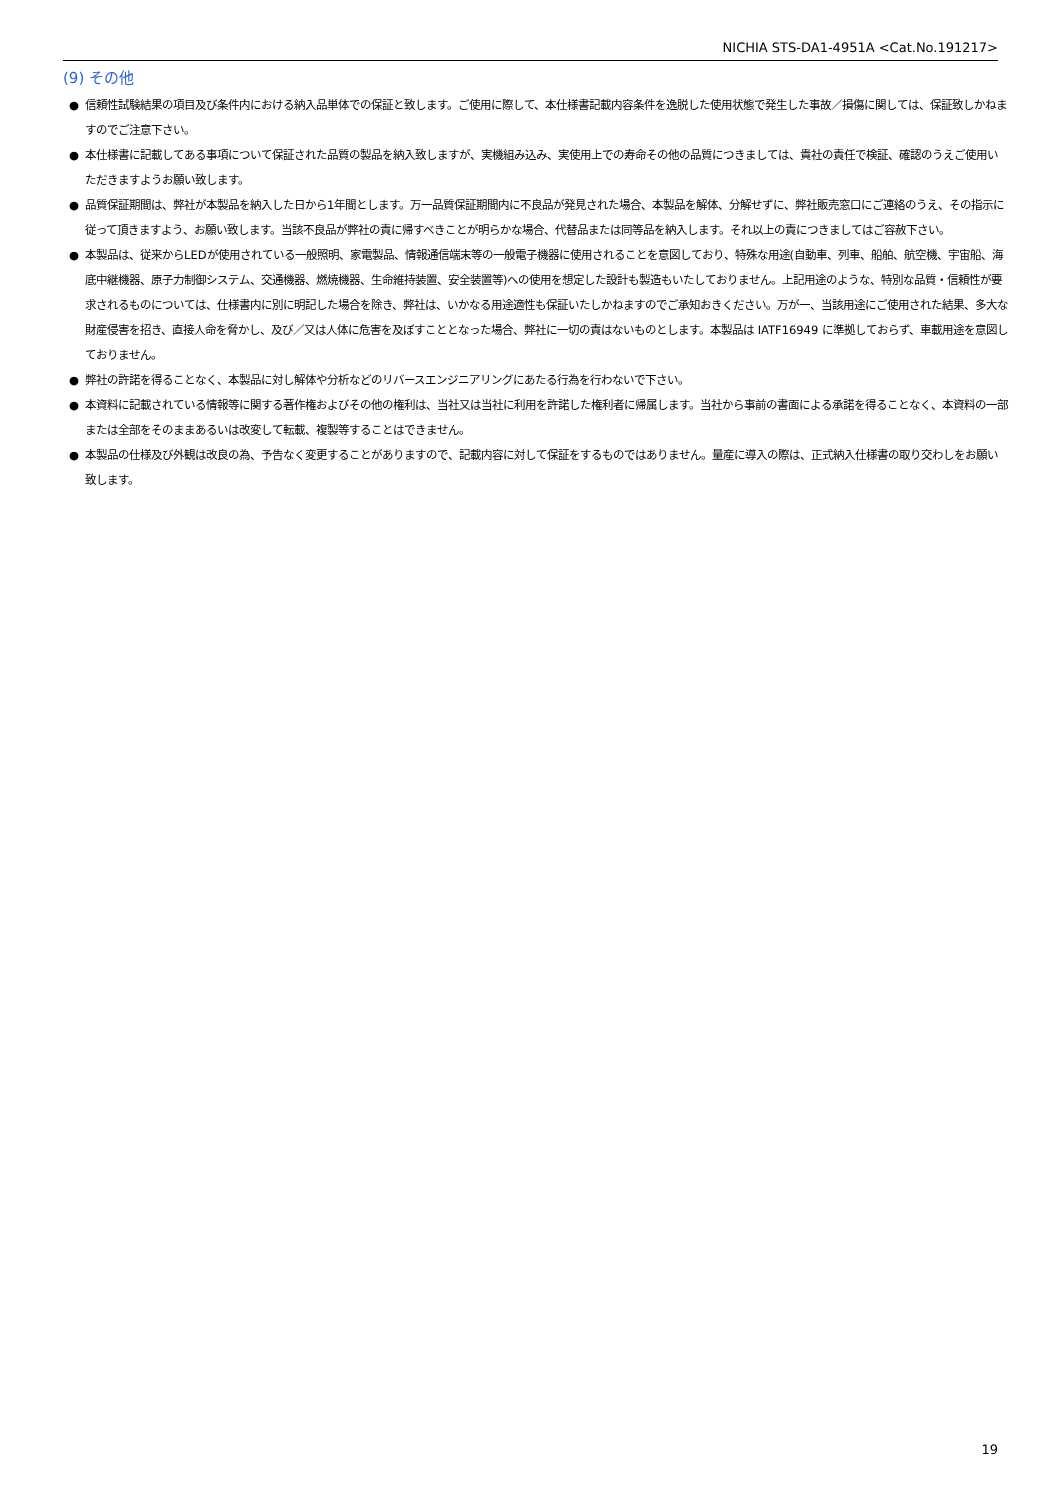NICHIA STS-DA1-4951A <Cat.No.191217>
(9) その他
● 信頼性試験結果の項目及び条件内における納入品単体での保証と致します。ご使用に際して、本仕様書記載内容条件を逸脱した使用状態で発生した事故／損傷に関しては、保証致しかねますのでご注意下さい。
● 本仕様書に記載してある事項について保証された品質の製品を納入致しますが、実機組み込み、実使用上での寿命その他の品質につきましては、貴社の責任で検証、確認のうえご使用いただきますようお願い致します。
● 品質保証期間は、弊社が本製品を納入した日から1年間とします。万一品質保証期間内に不良品が発見された場合、本製品を解体、分解せずに、弊社販売窓口にご連絡のうえ、その指示に従って頂きますよう、お願い致します。当該不良品が弊社の責に帰すべきことが明らかな場合、代替品または同等品を納入します。それ以上の責につきましてはご容赦下さい。
● 本製品は、従来からLEDが使用されている一般照明、家電製品、情報通信端末等の一般電子機器に使用されることを意図しており、特殊な用途(自動車、列車、船舶、航空機、宇宙船、海底中継機器、原子力制御システム、交通機器、燃焼機器、生命維持装置、安全装置等)への使用を想定した設計も製造もいたしておりません。上記用途のような、特別な品質・信頼性が要求されるものについては、仕様書内に別に明記した場合を除き、弊社は、いかなる用途適性も保証いたしかねますのでご承知おきください。万が一、当該用途にご使用された結果、多大な財産侵害を招き、直接人命を脅かし、及び／又は人体に危害を及ぼすこととなった場合、弊社に一切の責はないものとします。本製品は IATF16949 に準拠しておらず、車載用途を意図しておりません。
● 弊社の許諾を得ることなく、本製品に対し解体や分析などのリバースエンジニアリングにあたる行為を行わないで下さい。
● 本資料に記載されている情報等に関する著作権およびその他の権利は、当社又は当社に利用を許諾した権利者に帰属します。当社から事前の書面による承諾を得ることなく、本資料の一部または全部をそのままあるいは改変して転載、複製等することはできません。
● 本製品の仕様及び外観は改良の為、予告なく変更することがありますので、記載内容に対して保証をするものではありません。量産に導入の際は、正式納入仕様書の取り交わしをお願い致します。
19